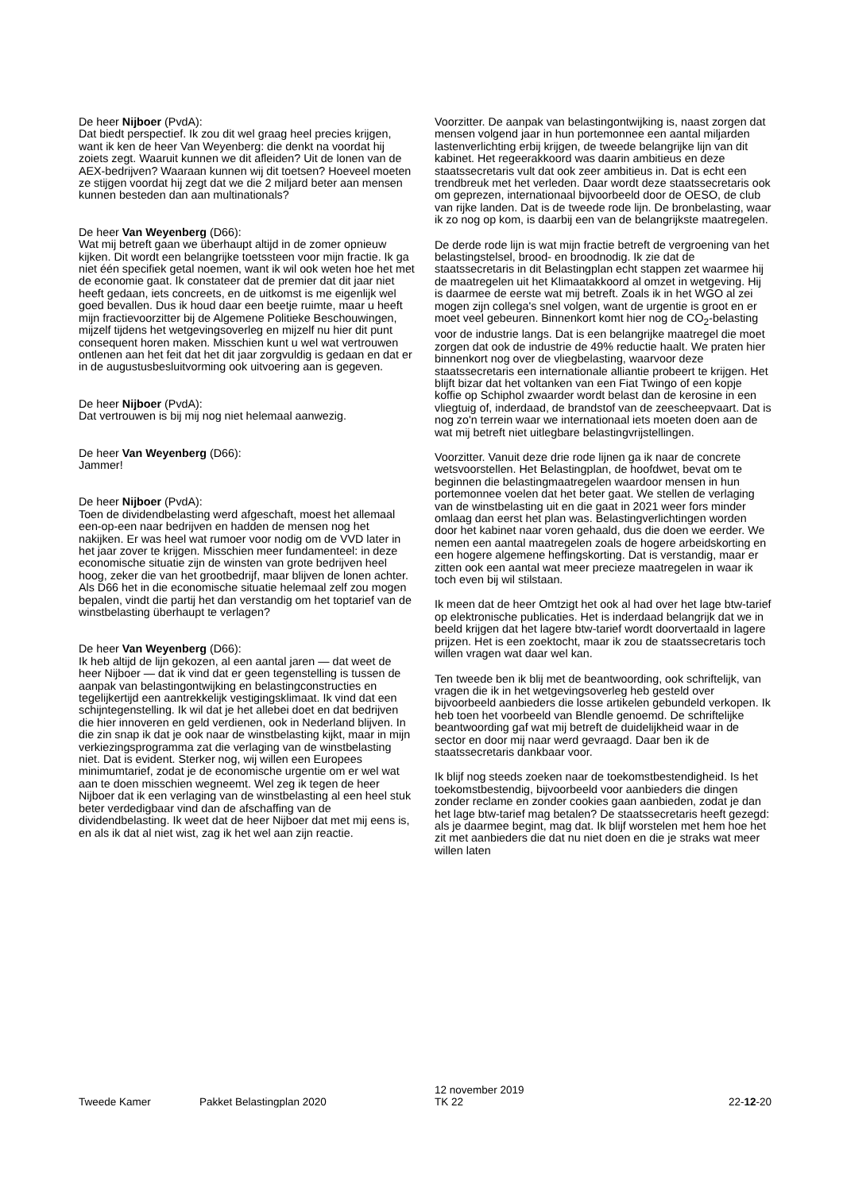De heer Nijboer (PvdA):
Dat biedt perspectief. Ik zou dit wel graag heel precies krijgen, want ik ken de heer Van Weyenberg: die denkt na voordat hij zoiets zegt. Waaruit kunnen we dit afleiden? Uit de lonen van de AEX-bedrijven? Waaraan kunnen wij dit toetsen? Hoeveel moeten ze stijgen voordat hij zegt dat we die 2 miljard beter aan mensen kunnen besteden dan aan multinationals?
De heer Van Weyenberg (D66):
Wat mij betreft gaan we überhaupt altijd in de zomer opnieuw kijken. Dit wordt een belangrijke toetssteen voor mijn fractie. Ik ga niet één specifiek getal noemen, want ik wil ook weten hoe het met de economie gaat. Ik constateer dat de premier dat dit jaar niet heeft gedaan, iets concreets, en de uitkomst is me eigenlijk wel goed bevallen. Dus ik houd daar een beetje ruimte, maar u heeft mijn fractievoorzitter bij de Algemene Politieke Beschouwingen, mijzelf tijdens het wetgevingsoverleg en mijzelf nu hier dit punt consequent horen maken. Misschien kunt u wel wat vertrouwen ontlenen aan het feit dat het dit jaar zorgvuldig is gedaan en dat er in de augustusbesluitvorming ook uitvoering aan is gegeven.
De heer Nijboer (PvdA):
Dat vertrouwen is bij mij nog niet helemaal aanwezig.
De heer Van Weyenberg (D66):
Jammer!
De heer Nijboer (PvdA):
Toen de dividendbelasting werd afgeschaft, moest het allemaal een-op-een naar bedrijven en hadden de mensen nog het nakijken. Er was heel wat rumoer voor nodig om de VVD later in het jaar zover te krijgen. Misschien meer fundamenteel: in deze economische situatie zijn de winsten van grote bedrijven heel hoog, zeker die van het grootbedrijf, maar blijven de lonen achter. Als D66 het in die economische situatie helemaal zelf zou mogen bepalen, vindt die partij het dan verstandig om het toptarief van de winstbelasting überhaupt te verlagen?
De heer Van Weyenberg (D66):
Ik heb altijd de lijn gekozen, al een aantal jaren — dat weet de heer Nijboer — dat ik vind dat er geen tegenstelling is tussen de aanpak van belastingontwijking en belastingconstructies en tegelijkertijd een aantrekkelijk vestigingsklimaat. Ik vind dat een schijntegenstelling. Ik wil dat je het allebei doet en dat bedrijven die hier innoveren en geld verdienen, ook in Nederland blijven. In die zin snap ik dat je ook naar de winstbelasting kijkt, maar in mijn verkiezingsprogramma zat die verlaging van de winstbelasting niet. Dat is evident. Sterker nog, wij willen een Europees minimumtarief, zodat je de economische urgentie om er wel wat aan te doen misschien wegneemt. Wel zeg ik tegen de heer Nijboer dat ik een verlaging van de winstbelasting al een heel stuk beter verdedigbaar vind dan de afschaffing van de dividendbelasting. Ik weet dat de heer Nijboer dat met mij eens is, en als ik dat al niet wist, zag ik het wel aan zijn reactie.
Voorzitter. De aanpak van belastingontwijking is, naast zorgen dat mensen volgend jaar in hun portemonnee een aantal miljarden lastenverlichting erbij krijgen, de tweede belangrijke lijn van dit kabinet. Het regeerakkoord was daarin ambitieus en deze staatssecretaris vult dat ook zeer ambitieus in. Dat is echt een trendbreuk met het verleden. Daar wordt deze staatssecretaris ook om geprezen, internationaal bijvoorbeeld door de OESO, de club van rijke landen. Dat is de tweede rode lijn. De bronbelasting, waar ik zo nog op kom, is daarbij een van de belangrijkste maatregelen.
De derde rode lijn is wat mijn fractie betreft de vergroening van het belastingstelsel, brood- en broodnodig. Ik zie dat de staatssecretaris in dit Belastingplan echt stappen zet waarmee hij de maatregelen uit het Klimaatakkoord al omzet in wetgeving. Hij is daarmee de eerste wat mij betreft. Zoals ik in het WGO al zei mogen zijn collega's snel volgen, want de urgentie is groot en er moet veel gebeuren. Binnenkort komt hier nog de CO<sub>2</sub>-belasting voor de industrie langs. Dat is een belangrijke maatregel die moet zorgen dat ook de industrie de 49% reductie haalt. We praten hier binnenkort nog over de vliegbelasting, waarvoor deze staatssecretaris een internationale alliantie probeert te krijgen. Het blijft bizar dat het voltanken van een Fiat Twingo of een kopje koffie op Schiphol zwaarder wordt belast dan de kerosine in een vliegtuig of, inderdaad, de brandstof van de zeescheepvaart. Dat is nog zo'n terrein waar we internationaal iets moeten doen aan de wat mij betreft niet uitlegbare belastingvrijstellingen.
Voorzitter. Vanuit deze drie rode lijnen ga ik naar de concrete wetsvoorstellen. Het Belastingplan, de hoofdwet, bevat om te beginnen die belastingmaatregelen waardoor mensen in hun portemonnee voelen dat het beter gaat. We stellen de verlaging van de winstbelasting uit en die gaat in 2021 weer fors minder omlaag dan eerst het plan was. Belastingverlichtingen worden door het kabinet naar voren gehaald, dus die doen we eerder. We nemen een aantal maatregelen zoals de hogere arbeidskorting en een hogere algemene heffingskorting. Dat is verstandig, maar er zitten ook een aantal wat meer precieze maatregelen in waar ik toch even bij wil stilstaan.
Ik meen dat de heer Omtzigt het ook al had over het lage btw-tarief op elektronische publicaties. Het is inderdaad belangrijk dat we in beeld krijgen dat het lagere btw-tarief wordt doorvertaald in lagere prijzen. Het is een zoektocht, maar ik zou de staatssecretaris toch willen vragen wat daar wel kan.
Ten tweede ben ik blij met de beantwoording, ook schriftelijk, van vragen die ik in het wetgevingsoverleg heb gesteld over bijvoorbeeld aanbieders die losse artikelen gebundeld verkopen. Ik heb toen het voorbeeld van Blendle genoemd. De schriftelijke beantwoording gaf wat mij betreft de duidelijkheid waar in de sector en door mij naar werd gevraagd. Daar ben ik de staatssecretaris dankbaar voor.
Ik blijf nog steeds zoeken naar de toekomstbestendigheid. Is het toekomstbestendig, bijvoorbeeld voor aanbieders die dingen zonder reclame en zonder cookies gaan aanbieden, zodat je dan het lage btw-tarief mag betalen? De staatssecretaris heeft gezegd: als je daarmee begint, mag dat. Ik blijf worstelen met hem hoe het zit met aanbieders die dat nu niet doen en die je straks wat meer willen laten
Tweede Kamer Pakket Belastingplan 2020
12 november 2019
TK 22
22-12-20